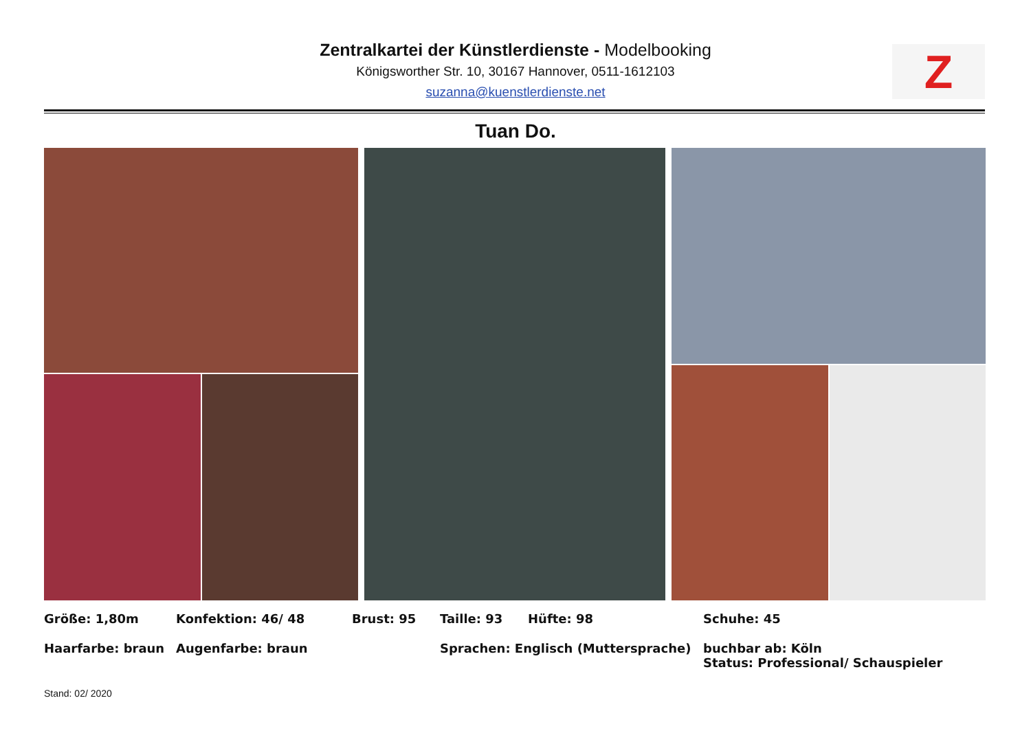Zentralkartei der Künstlerdienste - Modelbooking
Königsworther Str. 10, 30167 Hannover, 0511-1612103
suzanna@kuenstlerdienste.net
Z
Tuan Do.
Größe: 1,80m Konfektion: 46/ 48 Brust: 95 Taille: 93 Hüfte: 98 Schuhe: 45
Haarfarbe: braun Augenfarbe: braun Sprachen: Englisch (Muttersprache) buchbar ab: Köln
Status: Professional/ Schauspieler
Stand: 02/ 2020